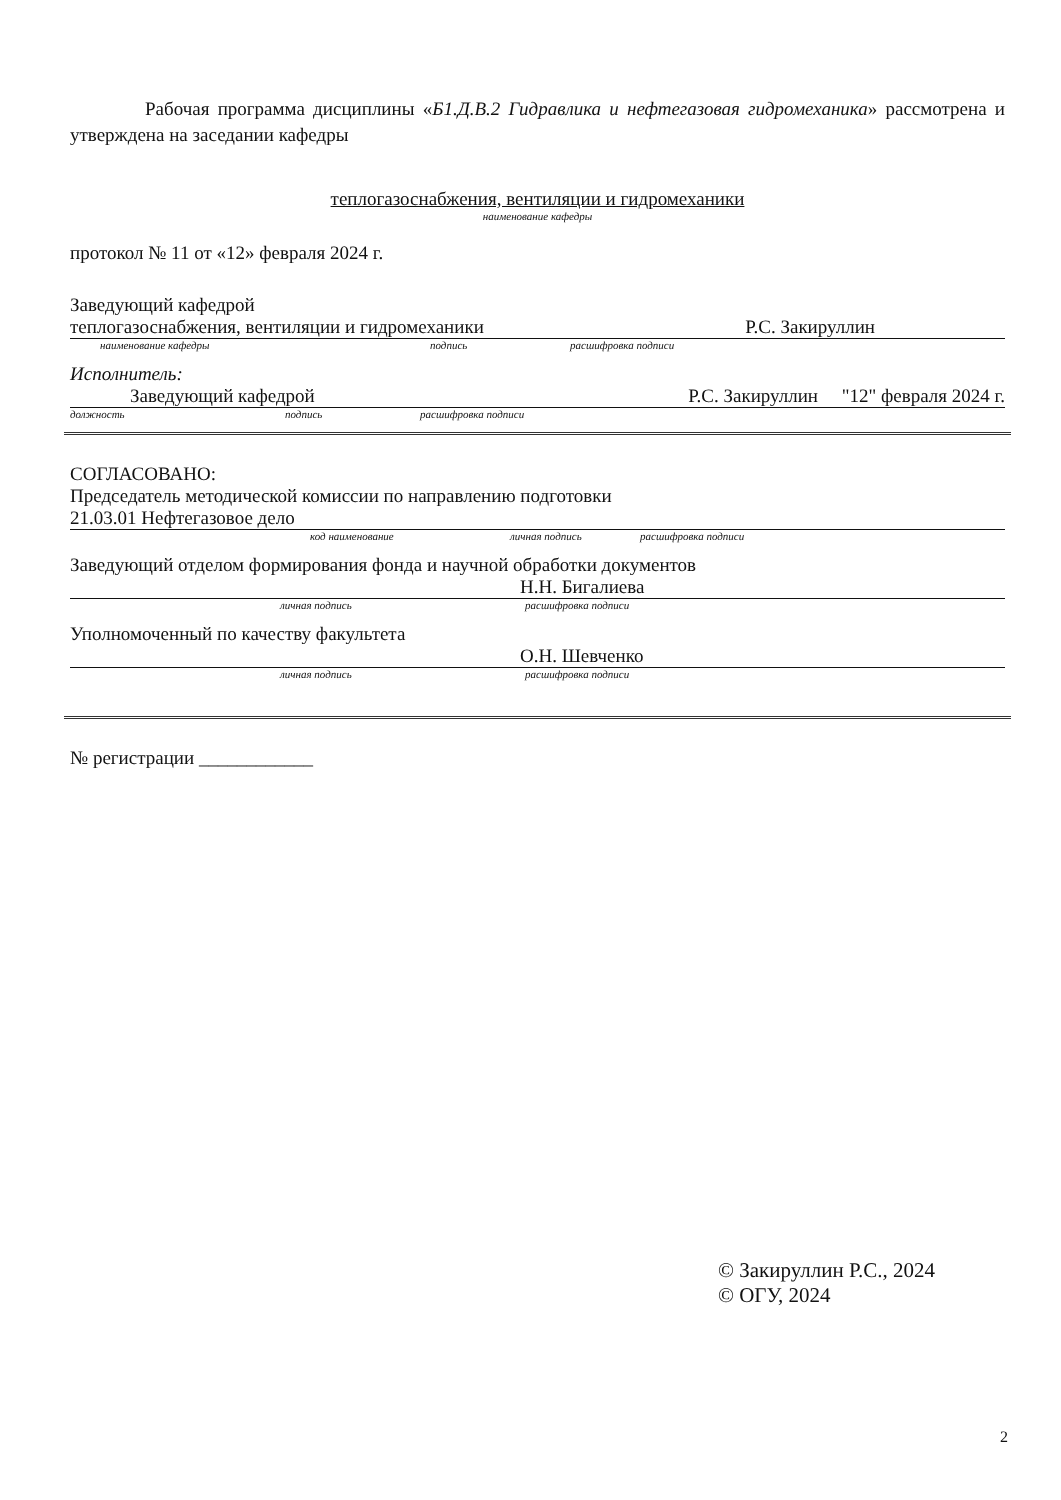Рабочая программа дисциплины «Б1.Д.В.2 Гидравлика и нефтегазовая гидромеханика» рассмотрена и утверждена на заседании кафедры
теплогазоснабжения, вентиляции и гидромеханики
наименование кафедры
протокол № 11 от «12» февраля 2024 г.
Заведующий кафедрой
теплогазоснабжения, вентиляции и гидромеханики Р.С. Закируллин
наименование кафедры подпись расшифровка подписи
Исполнитель:
Заведующий кафедрой Р.С. Закируллин "12" февраля 2024 г.
должность подпись расшифровка подписи
СОГЛАСОВАНО:
Председатель методической комиссии по направлению подготовки
21.03.01 Нефтегазовое дело
код наименование личная подпись расшифровка подписи
Заведующий отделом формирования фонда и научной обработки документов
Н.Н. Бигалиева
личная подпись расшифровка подписи
Уполномоченный по качеству факультета
О.Н. Шевченко
личная подпись расшифровка подписи
№ регистрации ____________
© Закируллин Р.С., 2024
© ОГУ, 2024
2